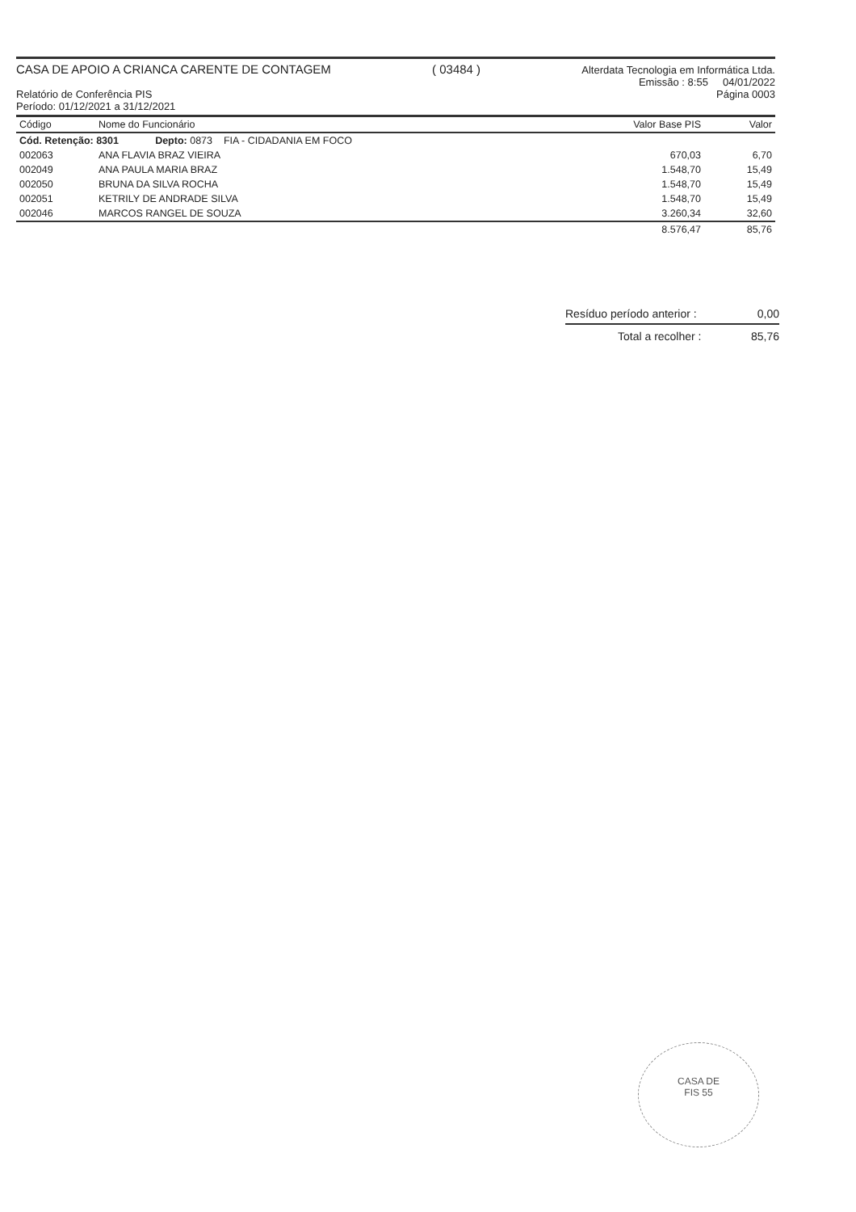CASA DE APOIO A CRIANCA CARENTE DE CONTAGEM ( 03484 ) Alterdata Tecnologia em Informática Ltda.
Emissão : 8:55 04/01/2022
Relatório de Conferência PIS Página 0003
Período: 01/12/2021 a 31/12/2021
| Código | Nome do Funcionário | Valor Base PIS | Valor |
| --- | --- | --- | --- |
| Cód. Retenção: 8301 Depto: 0873 FIA - CIDADANIA EM FOCO | | | |
| 002063 | ANA FLAVIA BRAZ VIEIRA | 670,03 | 6,70 |
| 002049 | ANA PAULA MARIA BRAZ | 1.548,70 | 15,49 |
| 002050 | BRUNA DA SILVA ROCHA | 1.548,70 | 15,49 |
| 002051 | KETRILY DE ANDRADE SILVA | 1.548,70 | 15,49 |
| 002046 | MARCOS RANGEL DE SOUZA | 3.260,34 | 32,60 |
| | | 8.576,47 | 85,76 |
Resíduo período anterior : 0,00
Total a recolher : 85,76
CASA DE
FIS 55